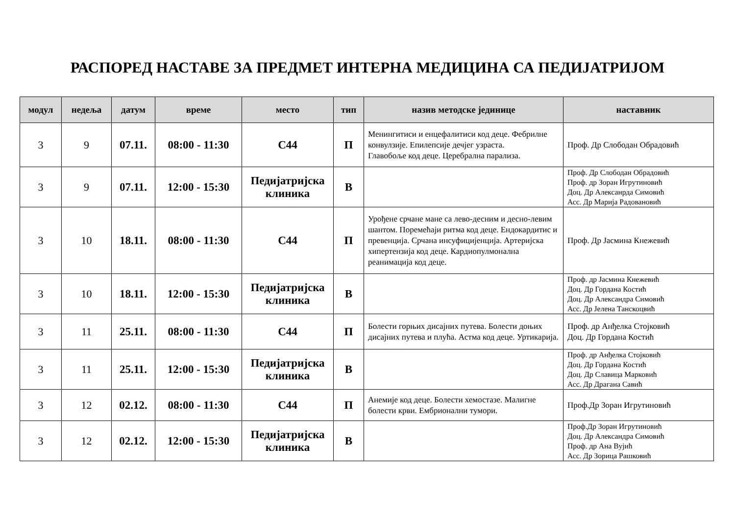РАСПОРЕД НАСТАВЕ ЗА ПРЕДМЕТ ИНТЕРНА МЕДИЦИНА СА ПЕДИЈАТРИЈОМ
| модул | недеља | датум | време | место | тип | назив методске јединице | наставник |
| --- | --- | --- | --- | --- | --- | --- | --- |
| 3 | 9 | 07.11. | 08:00 - 11:30 | С44 | П | Менингитиси и енцефалитиси код деце. Фебрилне конвулзије. Епилепсије дечјег узраста. Главобоље код деце. Церебрална парализа. | Проф. Др Слободан Обрадовић |
| 3 | 9 | 07.11. | 12:00 - 15:30 | Педијатријска клиника | В | | Проф. Др Слободан Обрадовић Проф. др Зоран Игрутиновић Доц. Др Алексанрда Симовић Асс. Др Марија Радовановић |
| 3 | 10 | 18.11. | 08:00 - 11:30 | С44 | П | Урођене срчане мане са лево-десним и десно-левим шантом. Поремећаји ритма код деце. Ендокардитис и превенција. Срчана инсуфицијенција. Артеријска хипертензија код деце. Кардиопулмонална реанимација код деце. | Проф. Др Јасмина Кнежевић |
| 3 | 10 | 18.11. | 12:00 - 15:30 | Педијатријска клиника | В | | Проф. др Јасмина Кнежевић Доц. Др Гордана Костић Доц. Др Александра Симовић Асс. Др Јелена Танскоцвић |
| 3 | 11 | 25.11. | 08:00 - 11:30 | С44 | П | Болести горњих дисајних путева. Болести доњих дисајних путева и плућа. Астма код деце. Уртикарија. | Проф. др Анђелка Стојковић Доц. Др Гордана Костић |
| 3 | 11 | 25.11. | 12:00 - 15:30 | Педијатријска клиника | В | | Проф. др Анђелка Стојковић Доц. Др Гордана Костић Доц. Др Славица Марковић Асс. Др Драгана Савић |
| 3 | 12 | 02.12. | 08:00 - 11:30 | С44 | П | Анемије код деце. Болести хемостазе. Малигне болести крви. Ембрионални тумори. | Проф.Др Зоран Игрутиновић |
| 3 | 12 | 02.12. | 12:00 - 15:30 | Педијатријска клиника | В | | Проф.Др Зоран Игрутиновић Доц. Др Александра Симовић Проф. др Ана Вујић Асс. Др Зорица Рашковић |